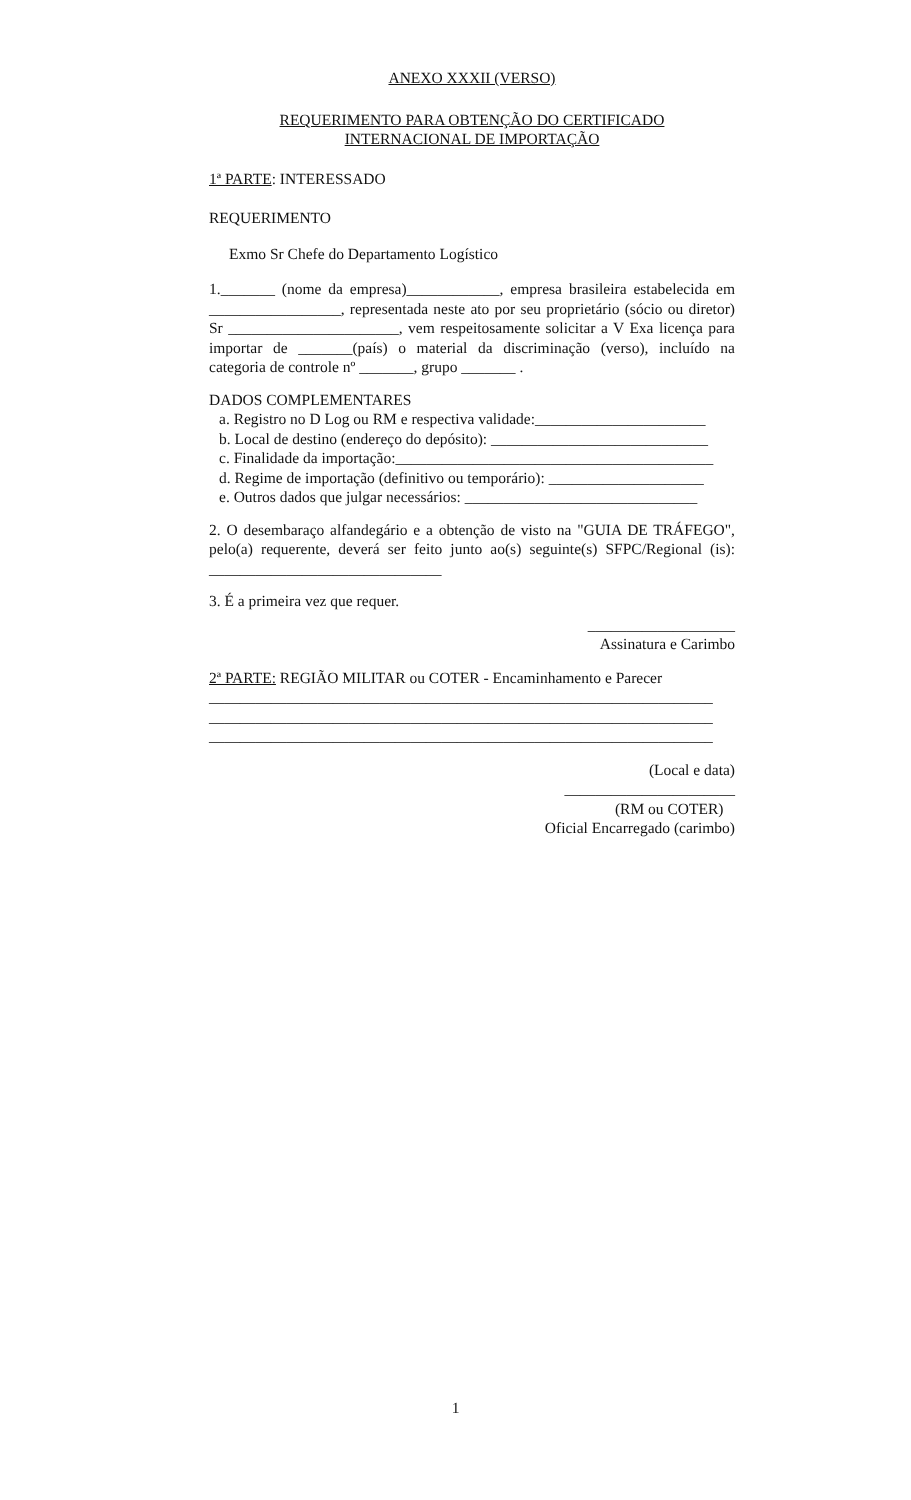ANEXO XXXII (VERSO)
REQUERIMENTO PARA OBTENÇÃO DO CERTIFICADO
INTERNACIONAL DE IMPORTAÇÃO
1ª PARTE: INTERESSADO
REQUERIMENTO
Exmo Sr Chefe do Departamento Logístico
1._______ (nome da empresa)____________, empresa brasileira estabelecida em _________________, representada neste ato por seu proprietário (sócio ou diretor) Sr ______________________, vem respeitosamente solicitar a V Exa licença para importar de _______(país) o material da discriminação (verso), incluído na categoria de controle nº _______, grupo _______ .
DADOS COMPLEMENTARES
a. Registro no D Log ou RM e respectiva validade:______________________
b. Local de destino (endereço do depósito): ____________________________
c. Finalidade da importação:_________________________________________
d. Regime de importação (definitivo ou temporário): ____________________
e. Outros dados que julgar necessários: ______________________________
2. O desembaraço alfandegário e a obtenção de visto na "GUIA DE TRÁFEGO", pelo(a) requerente, deverá ser feito junto ao(s) seguinte(s) SFPC/Regional (is): ______________________________
3. É a primeira vez que requer.
___________________
Assinatura e Carimbo
2ª PARTE: REGIÃO MILITAR ou COTER - Encaminhamento e Parecer
_________________________________________________________________
_________________________________________________________________
_________________________________________________________________
(Local e data)
______________________
(RM ou COTER)
Oficial Encarregado (carimbo)
1